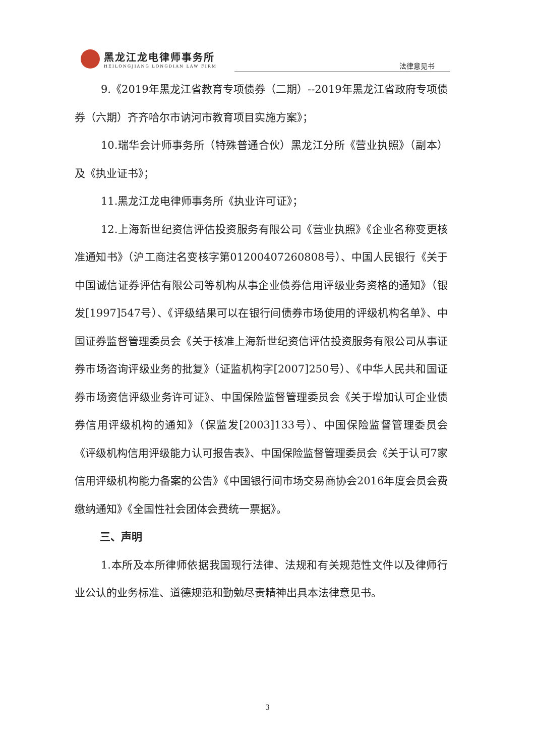黑龙江龙电律师事务所
HEILONGJIANG LONGDIAN LAW FIRM
法律意见书
9.《2019年黑龙江省教育专项债券（二期）--2019年黑龙江省政府专项债券（六期）齐齐哈尔市讷河市教育项目实施方案》；
10.瑞华会计师事务所（特殊普通合伙）黑龙江分所《营业执照》（副本）及《执业证书》；
11.黑龙江龙电律师事务所《执业许可证》；
12.上海新世纪资信评估投资服务有限公司《营业执照》《企业名称变更核准通知书》（沪工商注名变核字第01200407260808号）、中国人民银行《关于中国诚信证券评估有限公司等机构从事企业债券信用评级业务资格的通知》（银发[1997]547号）、《评级结果可以在银行间债券市场使用的评级机构名单》、中国证券监督管理委员会《关于核准上海新世纪资信评估投资服务有限公司从事证券市场咨询评级业务的批复》（证监机构字[2007]250号）、《中华人民共和国证券市场资信评级业务许可证》、中国保险监督管理委员会《关于增加认可企业债券信用评级机构的通知》（保监发[2003]133号）、中国保险监督管理委员会《评级机构信用评级能力认可报告表》、中国保险监督管理委员会《关于认可7家信用评级机构能力备案的公告》《中国银行间市场交易商协会2016年度会员会费缴纳通知》《全国性社会团体会费统一票据》。
三、声明
1.本所及本所律师依据我国现行法律、法规和有关规范性文件以及律师行业公认的业务标准、道德规范和勤勉尽责精神出具本法律意见书。
3